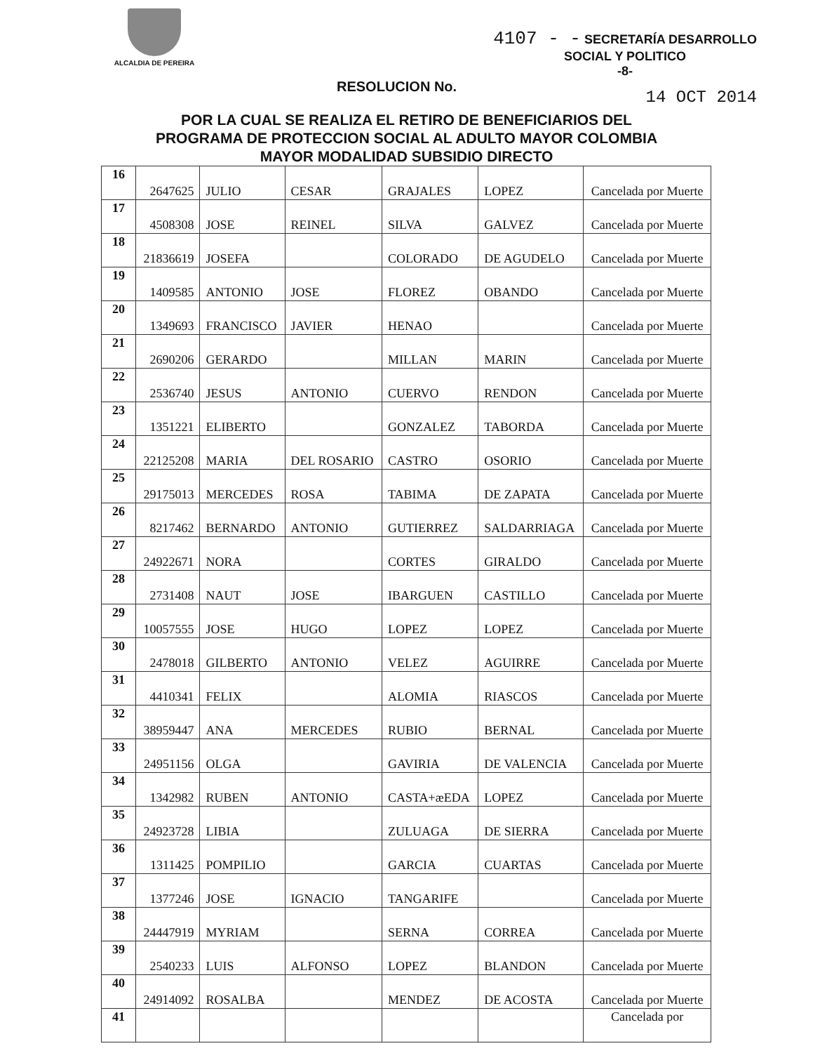ALCALDIA DE PEREIRA
4107 - - SECRETARÍA DESARROLLO
SOCIAL Y POLITICO
-8-
RESOLUCION No.
14 OCT 2014
POR LA CUAL SE REALIZA EL RETIRO DE BENEFICIARIOS DEL
PROGRAMA DE PROTECCION SOCIAL AL ADULTO MAYOR COLOMBIA
MAYOR MODALIDAD SUBSIDIO DIRECTO
| 16 | 2647625 | JULIO | CESAR | GRAJALES | LOPEZ | Cancelada por Muerte |
| 17 | 4508308 | JOSE | REINEL | SILVA | GALVEZ | Cancelada por Muerte |
| 18 | 21836619 | JOSEFA | | COLORADO | DE AGUDELO | Cancelada por Muerte |
| 19 | 1409585 | ANTONIO | JOSE | FLOREZ | OBANDO | Cancelada por Muerte |
| 20 | 1349693 | FRANCISCO | JAVIER | HENAO | | Cancelada por Muerte |
| 21 | 2690206 | GERARDO | | MILLAN | MARIN | Cancelada por Muerte |
| 22 | 2536740 | JESUS | ANTONIO | CUERVO | RENDON | Cancelada por Muerte |
| 23 | 1351221 | ELIBERTO | | GONZALEZ | TABORDA | Cancelada por Muerte |
| 24 | 22125208 | MARIA | DEL ROSARIO | CASTRO | OSORIO | Cancelada por Muerte |
| 25 | 29175013 | MERCEDES | ROSA | TABIMA | DE ZAPATA | Cancelada por Muerte |
| 26 | 8217462 | BERNARDO | ANTONIO | GUTIERREZ | SALDARRIAGA | Cancelada por Muerte |
| 27 | 24922671 | NORA | | CORTES | GIRALDO | Cancelada por Muerte |
| 28 | 2731408 | NAUT | JOSE | IBARGUEN | CASTILLO | Cancelada por Muerte |
| 29 | 10057555 | JOSE | HUGO | LOPEZ | LOPEZ | Cancelada por Muerte |
| 30 | 2478018 | GILBERTO | ANTONIO | VELEZ | AGUIRRE | Cancelada por Muerte |
| 31 | 4410341 | FELIX | | ALOMIA | RIASCOS | Cancelada por Muerte |
| 32 | 38959447 | ANA | MERCEDES | RUBIO | BERNAL | Cancelada por Muerte |
| 33 | 24951156 | OLGA | | GAVIRIA | DE VALENCIA | Cancelada por Muerte |
| 34 | 1342982 | RUBEN | ANTONIO | CASTA+æEDA | LOPEZ | Cancelada por Muerte |
| 35 | 24923728 | LIBIA | | ZULUAGA | DE SIERRA | Cancelada por Muerte |
| 36 | 1311425 | POMPILIO | | GARCIA | CUARTAS | Cancelada por Muerte |
| 37 | 1377246 | JOSE | IGNACIO | TANGARIFE | | Cancelada por Muerte |
| 38 | 24447919 | MYRIAM | | SERNA | CORREA | Cancelada por Muerte |
| 39 | 2540233 | LUIS | ALFONSO | LOPEZ | BLANDON | Cancelada por Muerte |
| 40 | 24914092 | ROSALBA | | MENDEZ | DE ACOSTA | Cancelada por Muerte |
| 41 | | | | | | Cancelada por |